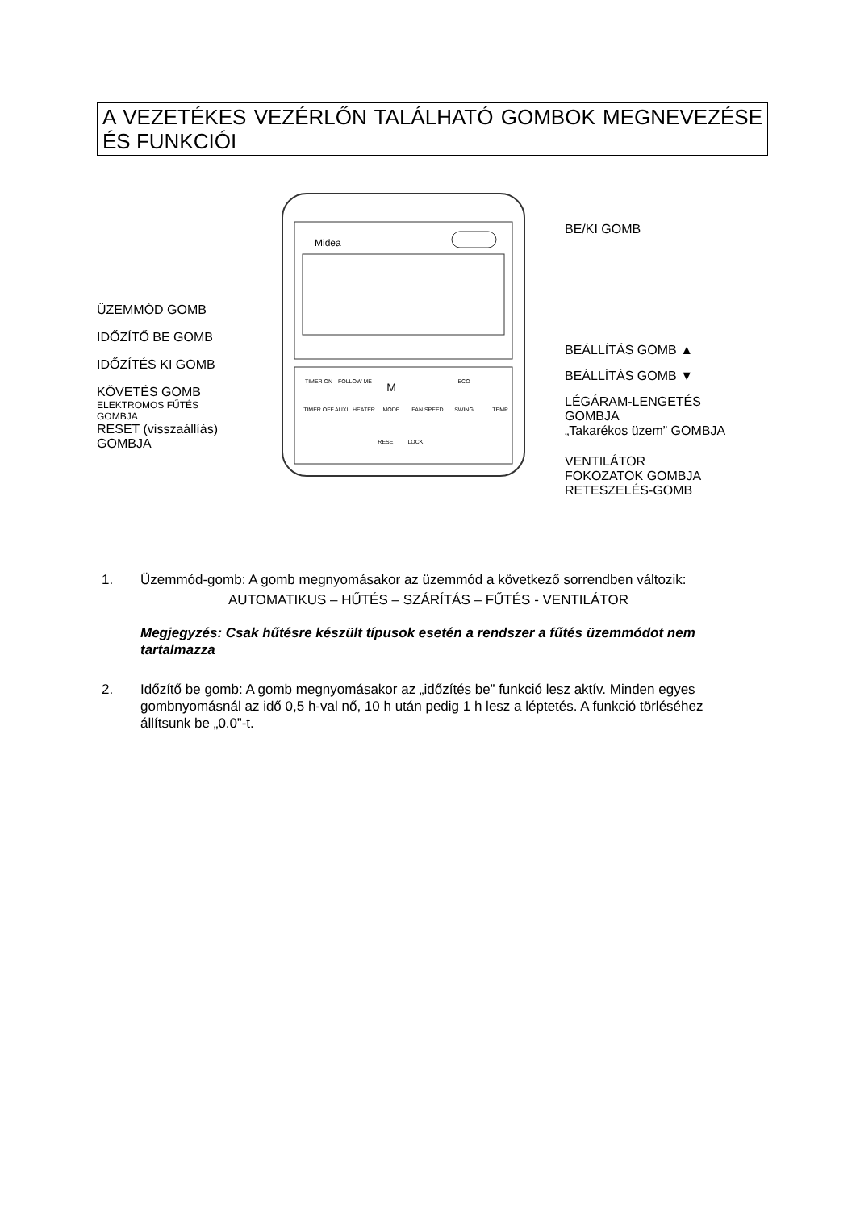A VEZETÉKES VEZÉRLŐN TALÁLHATÓ GOMBOK MEGNEVEZÉSE ÉS FUNKCIÓI
ÜZEMMÓD GOMB
IDŐZÍTŐ BE GOMB
IDŐZÍTÉS KI GOMB
KÖVETÉS GOMB
ELEKTROMOS FŰTÉS GOMBJA
RESET (visszaállíás) GOMBJA
Midea
TIMER ON
FOLLOW ME
M
FAN SPEED
ECO
TEMP
TIMER OFF
AUXIL HEATER
MODE
SWING
RESET
LOCK
BE/KI GOMB
BEÁLLÍTÁS GOMB ▲
BEÁLLÍTÁS GOMB ▼
LÉGÁRAM-LENGETÉS GOMBJA
„Takarékos üzem” GOMBJA
VENTILÁTOR FOKOZATOK GOMBJA
RETESZELÉS-GOMB
1. Üzemmód-gomb: A gomb megnyomásakor az üzemmód a következő sorrendben változik:
AUTOMATIKUS – HŰTÉS – SZÁRÍTÁS – FŰTÉS - VENTILÁTOR
Megjegyzés: Csak hűtésre készült típusok esetén a rendszer a fűtés üzemmódot nem tartalmazza
2. Időzítő be gomb: A gomb megnyomásakor az „időzítés be” funkció lesz aktív. Minden egyes gombnyomásnál az idő 0,5 h-val nő, 10 h után pedig 1 h lesz a léptetés. A funkció törléséhez állítsunk be „0.0”-t.